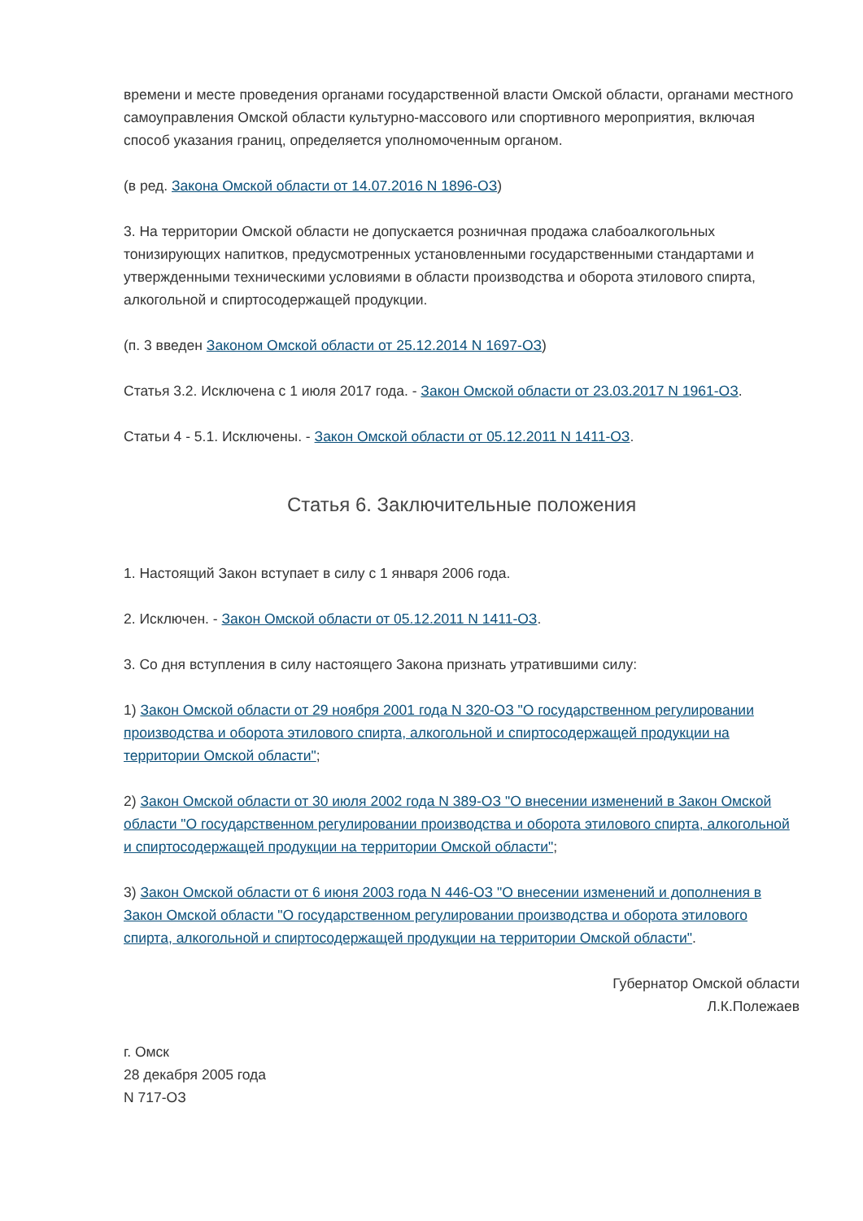времени и месте проведения органами государственной власти Омской области, органами местного самоуправления Омской области культурно-массового или спортивного мероприятия, включая способ указания границ, определяется уполномоченным органом.
(в ред. Закона Омской области от 14.07.2016 N 1896-ОЗ)
3. На территории Омской области не допускается розничная продажа слабоалкогольных тонизирующих напитков, предусмотренных установленными государственными стандартами и утвержденными техническими условиями в области производства и оборота этилового спирта, алкогольной и спиртосодержащей продукции.
(п. 3 введен Законом Омской области от 25.12.2014 N 1697-ОЗ)
Статья 3.2. Исключена с 1 июля 2017 года. - Закон Омской области от 23.03.2017 N 1961-ОЗ.
Статьи 4 - 5.1. Исключены. - Закон Омской области от 05.12.2011 N 1411-ОЗ.
Статья 6. Заключительные положения
1. Настоящий Закон вступает в силу с 1 января 2006 года.
2. Исключен. - Закон Омской области от 05.12.2011 N 1411-ОЗ.
3. Со дня вступления в силу настоящего Закона признать утратившими силу:
1) Закон Омской области от 29 ноября 2001 года N 320-ОЗ "О государственном регулировании производства и оборота этилового спирта, алкогольной и спиртосодержащей продукции на территории Омской области";
2) Закон Омской области от 30 июля 2002 года N 389-ОЗ "О внесении изменений в Закон Омской области "О государственном регулировании производства и оборота этилового спирта, алкогольной и спиртосодержащей продукции на территории Омской области";
3) Закон Омской области от 6 июня 2003 года N 446-ОЗ "О внесении изменений и дополнения в Закон Омской области "О государственном регулировании производства и оборота этилового спирта, алкогольной и спиртосодержащей продукции на территории Омской области".
Губернатор Омской области
Л.К.Полежаев
г. Омск
28 декабря 2005 года
N 717-ОЗ